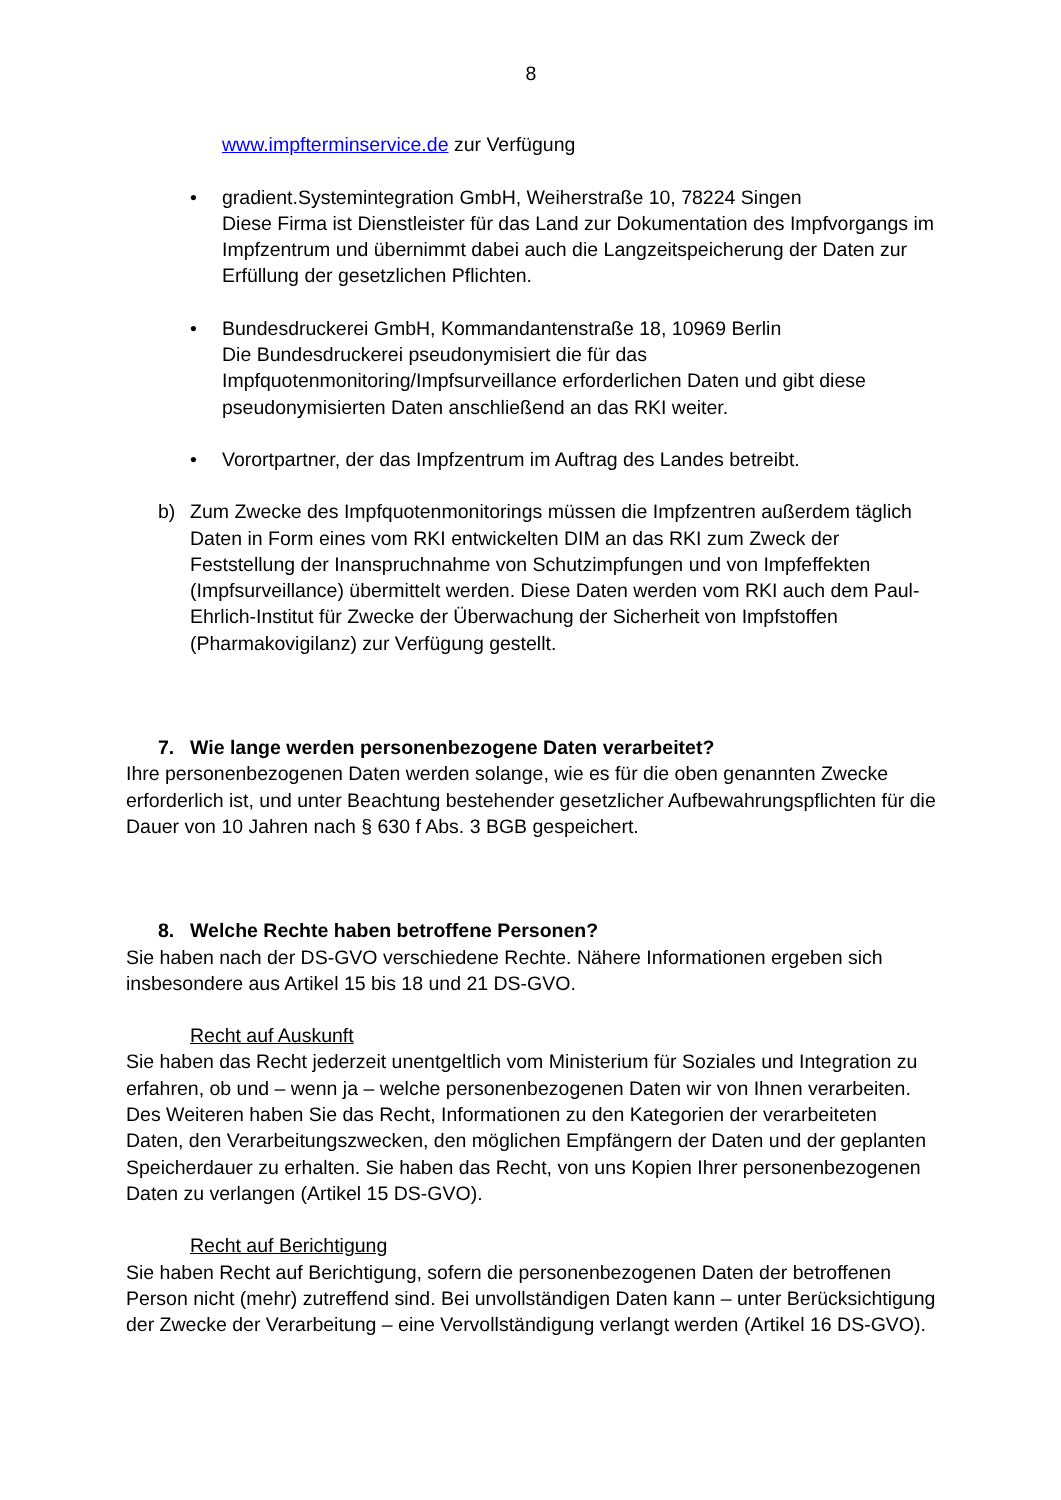8
www.impfterminservice.de zur Verfügung
• gradient.Systemintegration GmbH, Weiherstraße 10, 78224 Singen
Diese Firma ist Dienstleister für das Land zur Dokumentation des Impfvorgangs im Impfzentrum und übernimmt dabei auch die Langzeitspeicherung der Daten zur Erfüllung der gesetzlichen Pflichten.
• Bundesdruckerei GmbH, Kommandantenstraße 18, 10969 Berlin
Die Bundesdruckerei pseudonymisiert die für das Impfquotenmonitoring/Impfsurveillance erforderlichen Daten und gibt diese pseudonymisierten Daten anschließend an das RKI weiter.
• Vorortpartner, der das Impfzentrum im Auftrag des Landes betreibt.
b) Zum Zwecke des Impfquotenmonitorings müssen die Impfzentren außerdem täglich Daten in Form eines vom RKI entwickelten DIM an das RKI zum Zweck der Feststellung der Inanspruchnahme von Schutzimpfungen und von Impfeffekten (Impfsurveillance) übermittelt werden. Diese Daten werden vom RKI auch dem Paul-Ehrlich-Institut für Zwecke der Überwachung der Sicherheit von Impfstoffen (Pharmakovigilanz) zur Verfügung gestellt.
7. Wie lange werden personenbezogene Daten verarbeitet?
Ihre personenbezogenen Daten werden solange, wie es für die oben genannten Zwecke erforderlich ist, und unter Beachtung bestehender gesetzlicher Aufbewahrungspflichten für die Dauer von 10 Jahren nach § 630 f Abs. 3 BGB gespeichert.
8. Welche Rechte haben betroffene Personen?
Sie haben nach der DS-GVO verschiedene Rechte. Nähere Informationen ergeben sich insbesondere aus Artikel 15 bis 18 und 21 DS-GVO.
Recht auf Auskunft
Sie haben das Recht jederzeit unentgeltlich vom Ministerium für Soziales und Integration zu erfahren, ob und – wenn ja – welche personenbezogenen Daten wir von Ihnen verarbeiten. Des Weiteren haben Sie das Recht, Informationen zu den Kategorien der verarbeiteten Daten, den Verarbeitungszwecken, den möglichen Empfängern der Daten und der geplanten Speicherdauer zu erhalten. Sie haben das Recht, von uns Kopien Ihrer personenbezogenen Daten zu verlangen (Artikel 15 DS-GVO).
Recht auf Berichtigung
Sie haben Recht auf Berichtigung, sofern die personenbezogenen Daten der betroffenen Person nicht (mehr) zutreffend sind. Bei unvollständigen Daten kann – unter Berücksichtigung der Zwecke der Verarbeitung – eine Vervollständigung verlangt werden (Artikel 16 DS-GVO).